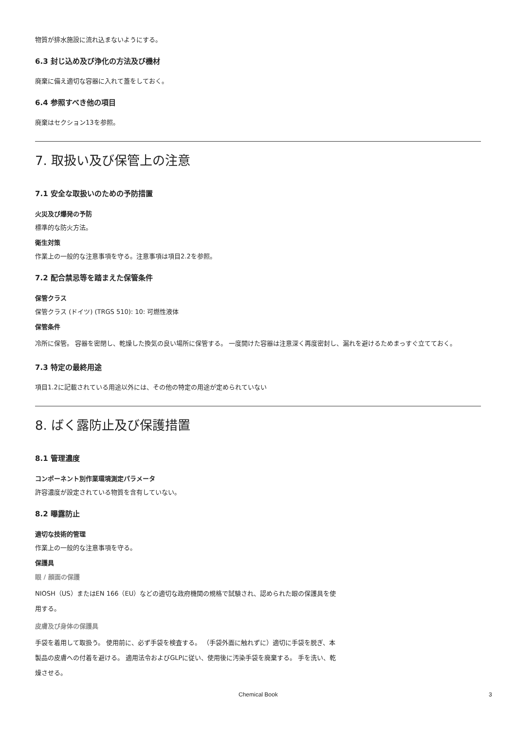物質が排水施設に流れ込まないようにする。
6.3 封じ込め及び浄化の方法及び機材
廃棄に備え適切な容器に入れて蓋をしておく。
6.4 参照すべき他の項目
廃棄はセクション13を参照。
7. 取扱い及び保管上の注意
7.1 安全な取扱いのための予防措置
火災及び爆発の予防
標準的な防火方法。
衛生対策
作業上の一般的な注意事項を守る。注意事項は項目2.2を参照。
7.2 配合禁忌等を踏まえた保管条件
保管クラス
保管クラス (ドイツ) (TRGS 510): 10: 可燃性液体
保管条件
冷所に保管。 容器を密閉し、乾燥した換気の良い場所に保管する。 一度開けた容器は注意深く再度密封し、漏れを避けるためまっすぐ立てておく。
7.3 特定の最終用途
項目1.2に記載されている用途以外には、その他の特定の用途が定められていない
8. ばく露防止及び保護措置
8.1 管理濃度
コンポーネント別作業環境測定パラメータ
許容濃度が設定されている物質を含有していない。
8.2 曝露防止
適切な技術的管理
作業上の一般的な注意事項を守る。
保護具
眼 / 顔面の保護
NIOSH（US）またはEN 166（EU）などの適切な政府機関の規格で試験され、認められた眼の保護具を使用する。
皮膚及び身体の保護具
手袋を着用して取扱う。 使用前に、必ず手袋を検査する。 （手袋外面に触れずに）適切に手袋を脱ぎ、本製品の皮膚への付着を避ける。 適用法令およびGLPに従い、使用後に汚染手袋を廃棄する。 手を洗い、乾燥させる。
Chemical Book 3